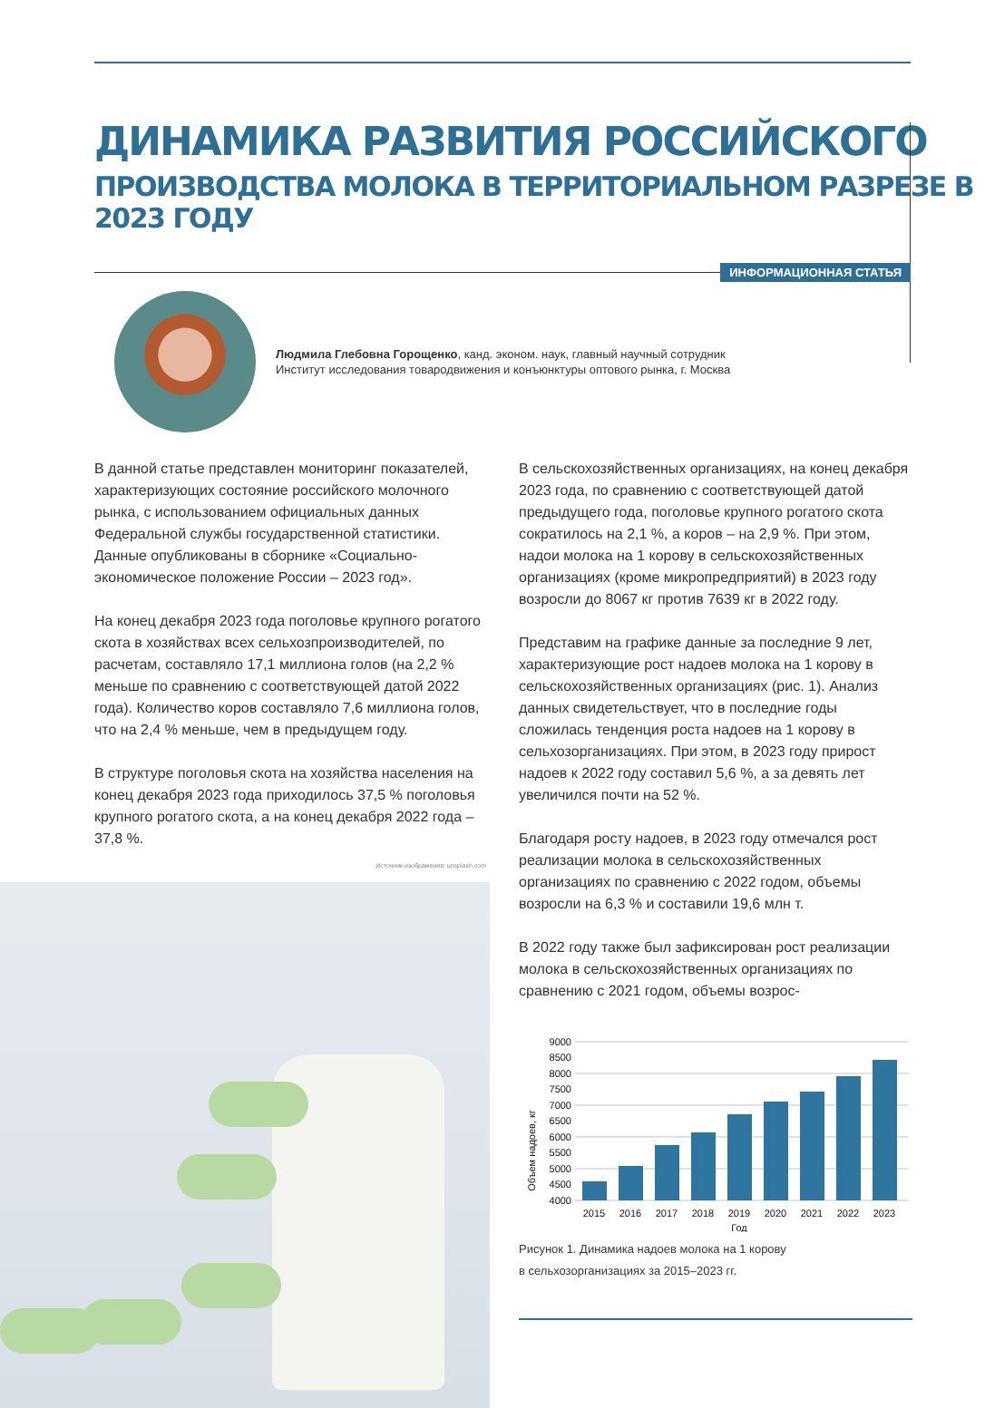ДИНАМИКА РАЗВИТИЯ РОССИЙСКОГО
ПРОИЗВОДСТВА МОЛОКА В ТЕРРИТОРИАЛЬНОМ РАЗРЕЗЕ В 2023 ГОДУ
ИНФОРМАЦИОННАЯ СТАТЬЯ
Людмила Глебовна Горощенко, канд. эконом. наук, главный научный сотрудник
Институт исследования товародвижения и конъюнктуры оптового рынка, г. Москва
В данной статье представлен мониторинг показателей, характеризующих состояние российского молочного рынка, с использованием официальных данных Федеральной службы государственной статистики. Данные опубликованы в сборнике «Социально-экономическое положение России – 2023 год».
На конец декабря 2023 года поголовье крупного рогатого скота в хозяйствах всех сельхозпроизводителей, по расчетам, составляло 17,1 миллиона голов (на 2,2 % меньше по сравнению с соответствующей датой 2022 года). Количество коров составляло 7,6 миллиона голов, что на 2,4 % меньше, чем в предыдущем году.
В структуре поголовья скота на хозяйства населения на конец декабря 2023 года приходилось 37,5 % поголовья крупного рогатого скота, а на конец декабря 2022 года – 37,8 %.
Источник изображения: unsplash.com
В сельскохозяйственных организациях, на конец декабря 2023 года, по сравнению с соответствующей датой предыдущего года, поголовье крупного рогатого скота сократилось на 2,1 %, а коров – на 2,9 %. При этом, надои молока на 1 корову в сельскохозяйственных организациях (кроме микропредприятий) в 2023 году возросли до 8067 кг против 7639 кг в 2022 году.
Представим на графике данные за последние 9 лет, характеризующие рост надоев молока на 1 корову в сельскохозяйственных организациях (рис. 1). Анализ данных свидетельствует, что в последние годы сложилась тенденция роста надоев на 1 корову в сельхозорганизациях. При этом, в 2023 году прирост надоев к 2022 году составил 5,6 %, а за девять лет увеличился почти на 52 %.
Благодаря росту надоев, в 2023 году отмечался рост реализации молока в сельскохозяйственных организациях по сравнению с 2022 годом, объемы возросли на 6,3 % и составили 19,6 млн т.
В 2022 году также был зафиксирован рост реализации молока в сельскохозяйственных организациях по сравнению с 2021 годом, объемы возрос-
Объем надоев, кг
9000
8500
8000
7500
7000
6500
6000
5500
5000
4500
4000
2015
2016
2017
2018
2019
2020
2021
2022
2023
Год
Рисунок 1. Динамика надоев молока на 1 корову
в сельхозорганизациях за 2015–2023 гг.